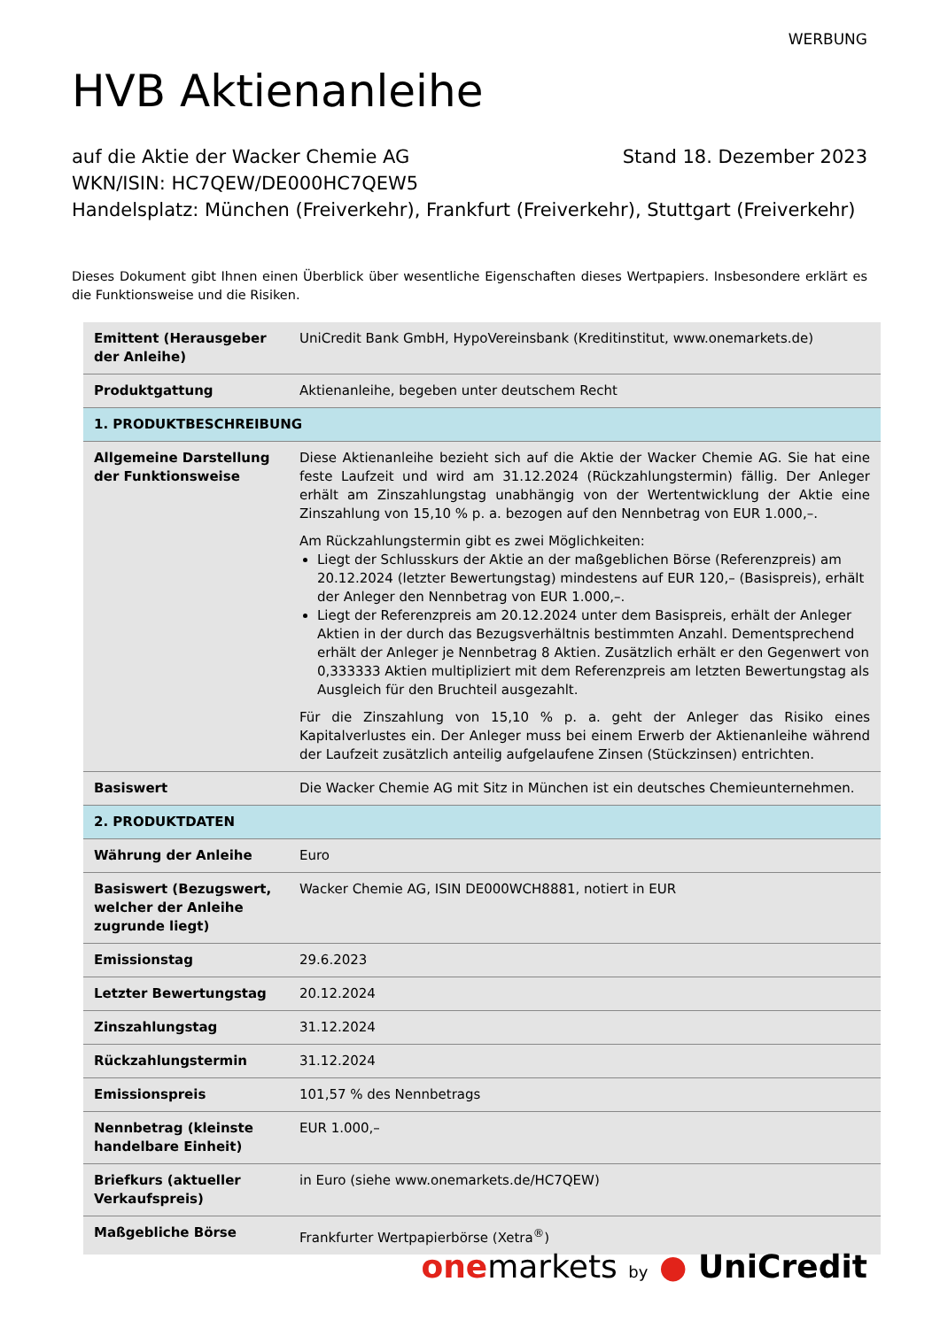WERBUNG
HVB Aktienanleihe
auf die Aktie der Wacker Chemie AG Stand 18. Dezember 2023
WKN/ISIN: HC7QEW/DE000HC7QEW5
Handelsplatz: München (Freiverkehr), Frankfurt (Freiverkehr), Stuttgart (Freiverkehr)
Dieses Dokument gibt Ihnen einen Überblick über wesentliche Eigenschaften dieses Wertpapiers. Insbesondere erklärt es die Funktionsweise und die Risiken.
| Emittent (Herausgeber der Anleihe) | UniCredit Bank GmbH, HypoVereinsbank (Kreditinstitut, www.onemarkets.de) |
| Produktgattung | Aktienanleihe, begeben unter deutschem Recht |
| 1. PRODUKTBESCHREIBUNG | |
| Allgemeine Darstellung der Funktionsweise | Diese Aktienanleihe bezieht sich auf die Aktie der Wacker Chemie AG. Sie hat eine feste Laufzeit und wird am 31.12.2024 (Rückzahlungstermin) fällig. Der Anleger erhält am Zinszahlungstag unabhängig von der Wertentwicklung der Aktie eine Zinszahlung von 15,10 % p. a. bezogen auf den Nennbetrag von EUR 1.000,–. Am Rückzahlungstermin gibt es zwei Möglichkeiten: Liegt der Schlusskurs der Aktie an der maßgeblichen Börse (Referenzpreis) am 20.12.2024 (letzter Bewertungstag) mindestens auf EUR 120,– (Basispreis), erhält der Anleger den Nennbetrag von EUR 1.000,–. Liegt der Referenzpreis am 20.12.2024 unter dem Basispreis, erhält der Anleger Aktien in der durch das Bezugsverhältnis bestimmten Anzahl. Dementsprechend erhält der Anleger je Nennbetrag 8 Aktien. Zusätzlich erhält er den Gegenwert von 0,333333 Aktien multipliziert mit dem Referenzpreis am letzten Bewertungstag als Ausgleich für den Bruchteil ausgezahlt. Für die Zinszahlung von 15,10 % p. a. geht der Anleger das Risiko eines Kapitalverlustes ein. Der Anleger muss bei einem Erwerb der Aktienanleihe während der Laufzeit zusätzlich anteilig aufgelaufene Zinsen (Stückzinsen) entrichten. |
| Basiswert | Die Wacker Chemie AG mit Sitz in München ist ein deutsches Chemieunternehmen. |
| 2. PRODUKTDATEN | |
| Währung der Anleihe | Euro |
| Basiswert (Bezugswert, welcher der Anleihe zugrunde liegt) | Wacker Chemie AG, ISIN DE000WCH8881, notiert in EUR |
| Emissionstag | 29.6.2023 |
| Letzter Bewertungstag | 20.12.2024 |
| Zinszahlungstag | 31.12.2024 |
| Rückzahlungstermin | 31.12.2024 |
| Emissionspreis | 101,57 % des Nennbetrags |
| Nennbetrag (kleinste handelbare Einheit) | EUR 1.000,– |
| Briefkurs (aktueller Verkaufspreis) | in Euro (siehe www.onemarkets.de/HC7QEW) |
| Maßgebliche Börse | Frankfurter Wertpapierbörse (Xetra<sup>®</sup>) |
one markets by ● UniCredit